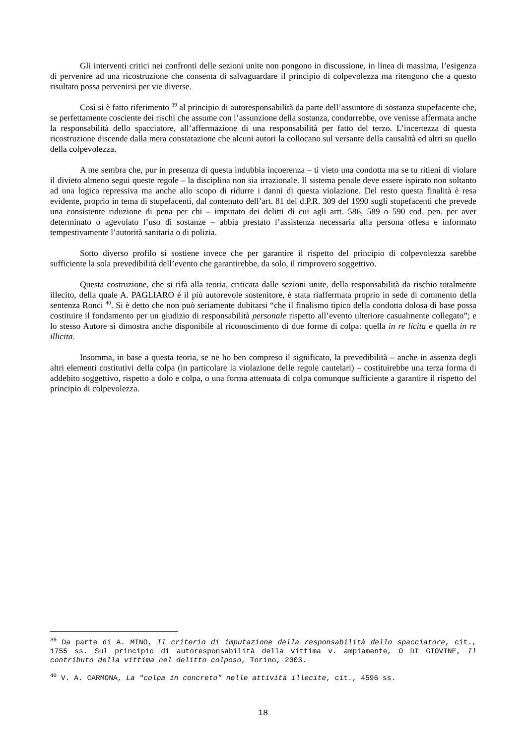Gli interventi critici nei confronti delle sezioni unite non pongono in discussione, in linea di massima, l’esigenza di pervenire ad una ricostruzione che consenta di salvaguardare il principio di colpevolezza ma ritengono che a questo risultato possa pervenirsi per vie diverse.
Così si è fatto riferimento <sup>39</sup> al principio di autoresponsabilità da parte dell’assuntore di sostanza stupefacente che, se perfettamente cosciente dei rischi che assume con l’assunzione della sostanza, condurrebbe, ove venisse affermata anche la responsabilità dello spacciatore, all’affermazione di una responsabilità per fatto del terzo. L’incertezza di questa ricostruzione discende dalla mera constatazione che alcuni autori la collocano sul versante della causalità ed altri su quello della colpevolezza.
A me sembra che, pur in presenza di questa indubbia incoerenza – ti vieto una condotta ma se tu ritieni di violare il divieto almeno segui queste regole – la disciplina non sia irrazionale. Il sistema penale deve essere ispirato non soltanto ad una logica repressiva ma anche allo scopo di ridurre i danni di questa violazione. Del resto questa finalità è resa evidente, proprio in tema di stupefacenti, dal contenuto dell’art. 81 del d.P.R. 309 del 1990 sugli stupefacenti che prevede una consistente riduzione di pena per chi – imputato dei delitti di cui agli artt. 586, 589 o 590 cod. pen. per aver determinato o agevolato l’uso di sostanze – abbia prestato l’assistenza necessaria alla persona offesa e informato tempestivamente l’autorità sanitaria o di polizia.
Sotto diverso profilo si sostiene invece che per garantire il rispetto del principio di colpevolezza sarebbe sufficiente la sola prevedibilità dell’evento che garantirebbe, da solo, il rimprovero soggettivo.
Questa costruzione, che si rifà alla teoria, criticata dalle sezioni unite, della responsabilità da rischio totalmente illecito, della quale A. PAGLIARO è il più autorevole sostenitore, è stata riaffermata proprio in sede di commento della sentenza Ronci <sup>40</sup>. Si è detto che non può seriamente dubitarsi “che il finalismo tipico della condotta dolosa di base possa costituire il fondamento per un giudizio di responsabilità personale rispetto all’evento ulteriore casualmente collegato”; e lo stesso Autore si dimostra anche disponibile al riconoscimento di due forme di colpa: quella in re licita e quella in re illicita.
Insomma, in base a questa teoria, se ne ho ben compreso il significato, la prevedibilità – anche in assenza degli altri elementi costitutivi della colpa (in particolare la violazione delle regole cautelari) – costituirebbe una terza forma di addebito soggettivo, rispetto a dolo e colpa, o una forma attenuata di colpa comunque sufficiente a garantire il rispetto del principio di colpevolezza.
<sup>39</sup> Da parte di A. MINO, Il criterio di imputazione della responsabilità dello spacciatore, cit., 1755 ss. Sul principio di autoresponsabilità della vittima v. ampiamente, O DI GIOVINE, Il contributo della vittima nel delitto colposo, Torino, 2003.
<sup>40</sup> V. A. CARMONA, La "colpa in concreto" nelle attività illecite, cit., 4596 ss.
18